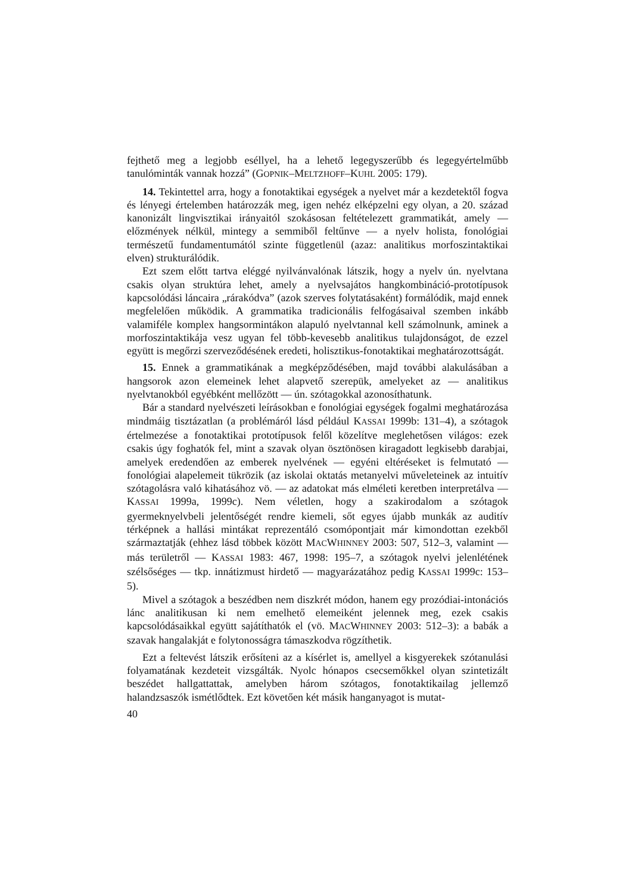fejthető meg a legjobb eséllyel, ha a lehető legegyszerűbb és legegyértelműbb tanulóminták vannak hozzá” (GOPNIK–MELTZHOFF–KUHL 2005: 179).
14. Tekintettel arra, hogy a fonotaktikai egységek a nyelvet már a kezdetektől fogva és lényegi értelemben határozzák meg, igen nehéz elképzelni egy olyan, a 20. század kanonizált lingvisztikai irányaitól szokásosan feltételezett grammatikát, amely — előzmények nélkül, mintegy a semmiből feltűnve — a nyelv holista, fonológiai természetű fundamentumától szinte függetlenül (azaz: analitikus morfoszintaktikai elven) strukturálódik.
Ezt szem előtt tartva eléggé nyilvánvalónak látszik, hogy a nyelv ún. nyelvtana csakis olyan struktúra lehet, amely a nyelvsajátos hangkombináció-prototípusok kapcsolódási láncaira „rárakódva” (azok szerves folytatásaként) formálódik, majd ennek megfelelően működik. A grammatika tradicionális felfogásaival szemben inkább valamiféle komplex hangsormintákon alapuló nyelvtannal kell számolnunk, aminek a morfoszintaktikája vesz ugyan fel több-kevesebb analitikus tulajdonságot, de ezzel együtt is megőrzi szerveződésének eredeti, holisztikus-fonotaktikai meghatározottságát.
15. Ennek a grammatikának a megképződésében, majd további alakulásában a hangsorok azon elemeinek lehet alapvető szerepük, amelyeket az — analitikus nyelvtanokból egyébként mellőzött — ún. szótagokkal azonosíthatunk.
Bár a standard nyelvészeti leírásokban e fonológiai egységek fogalmi meghatározása mindmáig tisztázatlan (a problémáról lásd például KASSAI 1999b: 131–4), a szótagok értelmezése a fonotaktikai prototípusok felől közelítve meglehetősen világos: ezek csakis úgy foghatók fel, mint a szavak olyan ösztönösen kiragadott legkisebb darabjai, amelyek eredendően az emberek nyelvének — egyéni eltéréseket is felmutató — fonológiai alapelemeit tükrözik (az iskolai oktatás metanyelvi műveleteinek az intuitív szótagolásra való kihatásához vö. — az adatokat más elméleti keretben interpretálva — KASSAI 1999a, 1999c). Nem véletlen, hogy a szakirodalom a szótagok gyermeknyelvbeli jelentőségét rendre kiemeli, sőt egyes újabb munkák az auditív térképnek a hallási mintákat reprezentáló csomópontjait már kimondottan ezekből származtatják (ehhez lásd többek között MACWHINNEY 2003: 507, 512–3, valamint — más területről — KASSAI 1983: 467, 1998: 195–7, a szótagok nyelvi jelenlétének szélsőséges — tkp. innátizmust hirdető — magyarázatához pedig KASSAI 1999c: 153–5).
Mivel a szótagok a beszédben nem diszkrét módon, hanem egy prozódiai-intonációs lánc analitikusan ki nem emelhető elemeiként jelennek meg, ezek csakis kapcsolódásaikkal együtt sajátíthatók el (vö. MACWHINNEY 2003: 512–3): a babák a szavak hangalakját e folytonosságra támaszkodva rögzíthetik.
Ezt a feltevést látszik erősíteni az a kísérlet is, amellyel a kisgyerekek szótanulási folyamatának kezdeteit vizsgálták. Nyolc hónapos csecsemőkkel olyan szintetizált beszédet hallgattattak, amelyben három szótagos, fonotaktikailag jellemző halandzsaszók ismétlődtek. Ezt követően két másik hanganyagot is mutat-
40